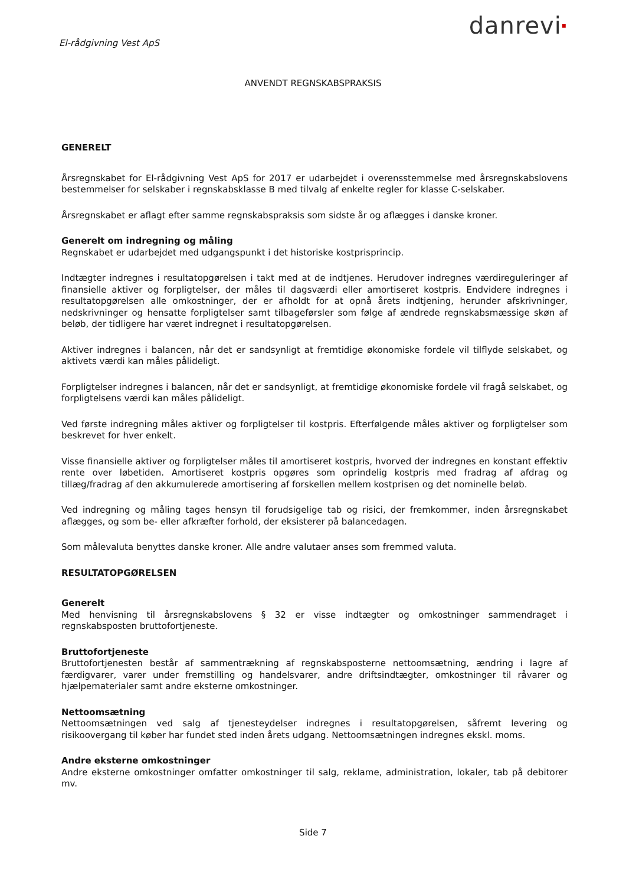El-rådgivning Vest ApS
danrevi▪
ANVENDT REGNSKABSPRAKSIS
GENERELT
Årsregnskabet for El-rådgivning Vest ApS for 2017 er udarbejdet i overensstemmelse med årsregnskabslovens bestemmelser for selskaber i regnskabsklasse B med tilvalg af enkelte regler for klasse C-selskaber.
Årsregnskabet er aflagt efter samme regnskabspraksis som sidste år og aflægges i danske kroner.
Generelt om indregning og måling
Regnskabet er udarbejdet med udgangspunkt i det historiske kostprisprincip.
Indtægter indregnes i resultatopgørelsen i takt med at de indtjenes. Herudover indregnes værdireguleringer af finansielle aktiver og forpligtelser, der måles til dagsværdi eller amortiseret kostpris. Endvidere indregnes i resultatopgørelsen alle omkostninger, der er afholdt for at opnå årets indtjening, herunder afskrivninger, nedskrivninger og hensatte forpligtelser samt tilbageførsler som følge af ændrede regnskabsmæssige skøn af beløb, der tidligere har været indregnet i resultatopgørelsen.
Aktiver indregnes i balancen, når det er sandsynligt at fremtidige økonomiske fordele vil tilflyde selskabet, og aktivets værdi kan måles pålideligt.
Forpligtelser indregnes i balancen, når det er sandsynligt, at fremtidige økonomiske fordele vil fragå selskabet, og forpligtelsens værdi kan måles pålideligt.
Ved første indregning måles aktiver og forpligtelser til kostpris. Efterfølgende måles aktiver og forpligtelser som beskrevet for hver enkelt.
Visse finansielle aktiver og forpligtelser måles til amortiseret kostpris, hvorved der indregnes en konstant effektiv rente over løbetiden. Amortiseret kostpris opgøres som oprindelig kostpris med fradrag af afdrag og tillæg/fradrag af den akkumulerede amortisering af forskellen mellem kostprisen og det nominelle beløb.
Ved indregning og måling tages hensyn til forudsigelige tab og risici, der fremkommer, inden årsregnskabet aflægges, og som be- eller afkræfter forhold, der eksisterer på balancedagen.
Som målevaluta benyttes danske kroner. Alle andre valutaer anses som fremmed valuta.
RESULTATOPGØRELSEN
Generelt
Med henvisning til årsregnskabslovens § 32 er visse indtægter og omkostninger sammendraget i regnskabsposten bruttofortjeneste.
Bruttofortjeneste
Bruttofortjenesten består af sammentrækning af regnskabsposterne nettoomsætning, ændring i lagre af færdigvarer, varer under fremstilling og handelsvarer, andre driftsindtægter, omkostninger til råvarer og hjælpematerialer samt andre eksterne omkostninger.
Nettoomsætning
Nettoomsætningen ved salg af tjenesteydelser indregnes i resultatopgørelsen, såfremt levering og risikoovergang til køber har fundet sted inden årets udgang. Nettoomsætningen indregnes ekskl. moms.
Andre eksterne omkostninger
Andre eksterne omkostninger omfatter omkostninger til salg, reklame, administration, lokaler, tab på debitorer mv.
Side 7